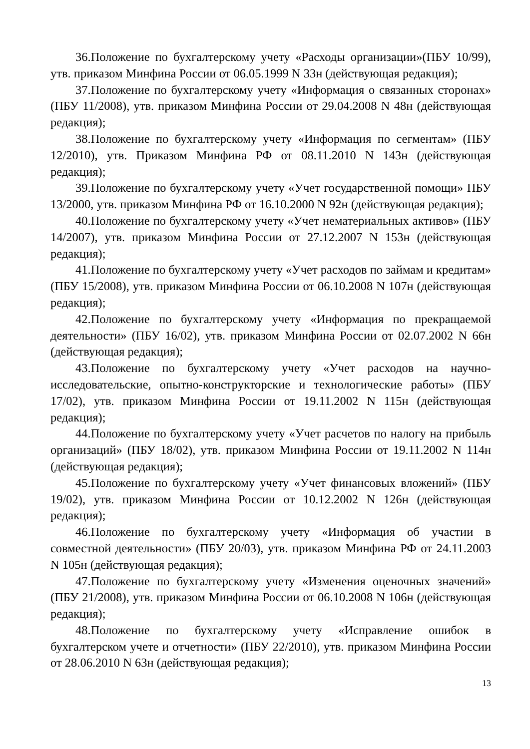36.Положение по бухгалтерскому учету «Расходы организации»(ПБУ 10/99), утв. приказом Минфина России от 06.05.1999 N 33н (действующая редакция);
37.Положение по бухгалтерскому учету «Информация о связанных сторонах» (ПБУ 11/2008), утв. приказом Минфина России от 29.04.2008 N 48н (действующая редакция);
38.Положение по бухгалтерскому учету «Информация по сегментам» (ПБУ 12/2010), утв. Приказом Минфина РФ от 08.11.2010 N 143н (действующая редакция);
39.Положение по бухгалтерскому учету «Учет государственной помощи» ПБУ 13/2000, утв. приказом Минфина РФ от 16.10.2000 N 92н (действующая редакция);
40.Положение по бухгалтерскому учету «Учет нематериальных активов» (ПБУ 14/2007), утв. приказом Минфина России от 27.12.2007 N 153н (действующая редакция);
41.Положение по бухгалтерскому учету «Учет расходов по займам и кредитам» (ПБУ 15/2008), утв. приказом Минфина России от 06.10.2008 N 107н (действующая редакция);
42.Положение по бухгалтерскому учету «Информация по прекращаемой деятельности» (ПБУ 16/02), утв. приказом Минфина России от 02.07.2002 N 66н (действующая редакция);
43.Положение по бухгалтерскому учету «Учет расходов на научно-исследовательские, опытно-конструкторские и технологические работы» (ПБУ 17/02), утв. приказом Минфина России от 19.11.2002 N 115н (действующая редакция);
44.Положение по бухгалтерскому учету «Учет расчетов по налогу на прибыль организаций» (ПБУ 18/02), утв. приказом Минфина России от 19.11.2002 N 114н (действующая редакция);
45.Положение по бухгалтерскому учету «Учет финансовых вложений» (ПБУ 19/02), утв. приказом Минфина России от 10.12.2002 N 126н (действующая редакция);
46.Положение по бухгалтерскому учету «Информация об участии в совместной деятельности» (ПБУ 20/03), утв. приказом Минфина РФ от 24.11.2003 N 105н (действующая редакция);
47.Положение по бухгалтерскому учету «Изменения оценочных значений» (ПБУ 21/2008), утв. приказом Минфина России от 06.10.2008 N 106н (действующая редакция);
48.Положение по бухгалтерскому учету «Исправление ошибок в бухгалтерском учете и отчетности» (ПБУ 22/2010), утв. приказом Минфина России от 28.06.2010 N 63н (действующая редакция);
13